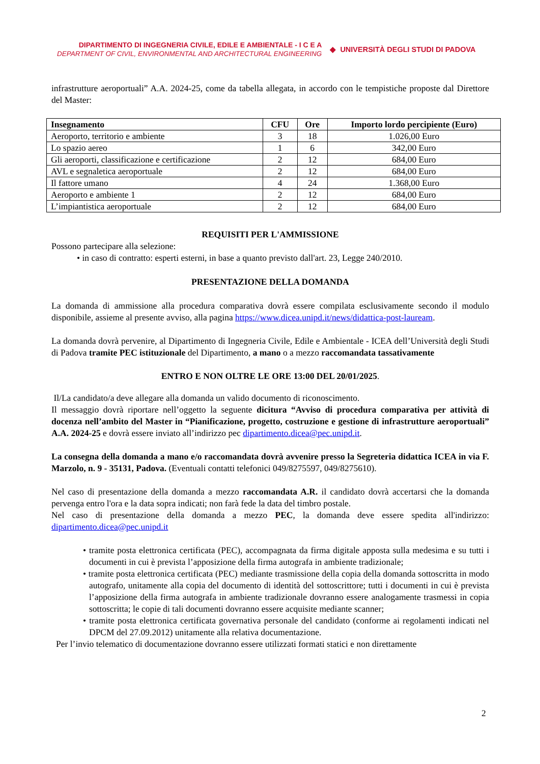DIPARTIMENTO DI INGEGNERIA CIVILE, EDILE E AMBIENTALE - I C E A
DEPARTMENT OF CIVIL, ENVIRONMENTAL AND ARCHITECTURAL ENGINEERING
◆ UNIVERSITÀ DEGLI STUDI DI PADOVA
infrastrutture aeroportuali” A.A. 2024-25, come da tabella allegata, in accordo con le tempistiche proposte dal Direttore del Master:
| Insegnamento | CFU | Ore | Importo lordo percipiente (Euro) |
| --- | --- | --- | --- |
| Aeroporto, territorio e ambiente | 3 | 18 | 1.026,00 Euro |
| Lo spazio aereo | 1 | 6 | 342,00 Euro |
| Gli aeroporti, classificazione e certificazione | 2 | 12 | 684,00 Euro |
| AVL e segnaletica aeroportuale | 2 | 12 | 684,00 Euro |
| Il fattore umano | 4 | 24 | 1.368,00 Euro |
| Aeroporto e ambiente 1 | 2 | 12 | 684,00 Euro |
| L’impiantistica aeroportuale | 2 | 12 | 684,00 Euro |
REQUISITI PER L'AMMISSIONE
Possono partecipare alla selezione:
• in caso di contratto: esperti esterni, in base a quanto previsto dall'art. 23, Legge 240/2010.
PRESENTAZIONE DELLA DOMANDA
La domanda di ammissione alla procedura comparativa dovrà essere compilata esclusivamente secondo il modulo disponibile, assieme al presente avviso, alla pagina https://www.dicea.unipd.it/news/didattica-post-lauream.
La domanda dovrà pervenire, al Dipartimento di Ingegneria Civile, Edile e Ambientale - ICEA dell’Università degli Studi di Padova tramite PEC istituzionale del Dipartimento, a mano o a mezzo raccomandata tassativamente
ENTRO E NON OLTRE LE ORE 13:00 DEL 20/01/2025.
Il/La candidato/a deve allegare alla domanda un valido documento di riconoscimento.
Il messaggio dovrà riportare nell’oggetto la seguente dicitura “Avviso di procedura comparativa per attività di docenza nell’ambito del Master in “Pianificazione, progetto, costruzione e gestione di infrastrutture aeroportuali” A.A. 2024-25 e dovrà essere inviato all’indirizzo pec dipartimento.dicea@pec.unipd.it.
La consegna della domanda a mano e/o raccomandata dovrà avvenire presso la Segreteria didattica ICEA in via F. Marzolo, n. 9 - 35131, Padova. (Eventuali contatti telefonici 049/8275597, 049/8275610).
Nel caso di presentazione della domanda a mezzo raccomandata A.R. il candidato dovrà accertarsi che la domanda pervenga entro l'ora e la data sopra indicati; non farà fede la data del timbro postale.
Nel caso di presentazione della domanda a mezzo PEC, la domanda deve essere spedita all'indirizzo: dipartimento.dicea@pec.unipd.it
• tramite posta elettronica certificata (PEC), accompagnata da firma digitale apposta sulla medesima e su tutti i documenti in cui è prevista l’apposizione della firma autografa in ambiente tradizionale;
• tramite posta elettronica certificata (PEC) mediante trasmissione della copia della domanda sottoscritta in modo autografo, unitamente alla copia del documento di identità del sottoscrittore; tutti i documenti in cui è prevista l’apposizione della firma autografa in ambiente tradizionale dovranno essere analogamente trasmessi in copia sottoscritta; le copie di tali documenti dovranno essere acquisite mediante scanner;
• tramite posta elettronica certificata governativa personale del candidato (conforme ai regolamenti indicati nel DPCM del 27.09.2012) unitamente alla relativa documentazione.
Per l’invio telematico di documentazione dovranno essere utilizzati formati statici e non direttamente
2